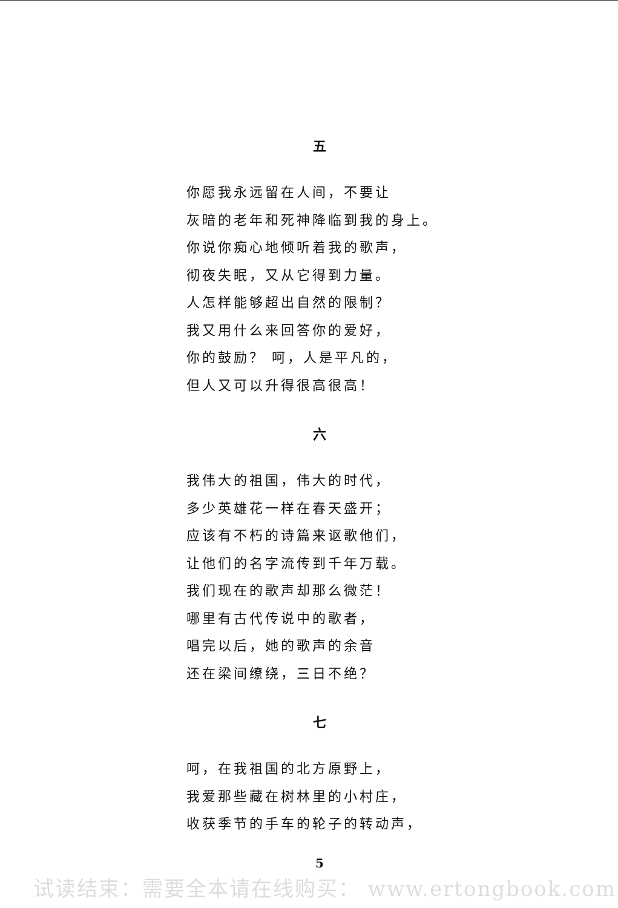五
你愿我永远留在人间，不要让
灰暗的老年和死神降临到我的身上。
你说你痴心地倾听着我的歌声，
彻夜失眠，又从它得到力量。
人怎样能够超出自然的限制？
我又用什么来回答你的爱好，
你的鼓励？ 呵，人是平凡的，
但人又可以升得很高很高！
六
我伟大的祖国，伟大的时代，
多少英雄花一样在春天盛开；
应该有不朽的诗篇来讴歌他们，
让他们的名字流传到千年万载。
我们现在的歌声却那么微茫！
哪里有古代传说中的歌者，
唱完以后，她的歌声的余音
还在梁间缭绕，三日不绝？
七
呵，在我祖国的北方原野上，
我爱那些藏在树林里的小村庄，
收获季节的手车的轮子的转动声，
5
试读结束：需要全本请在线购买： www.ertongbook.com